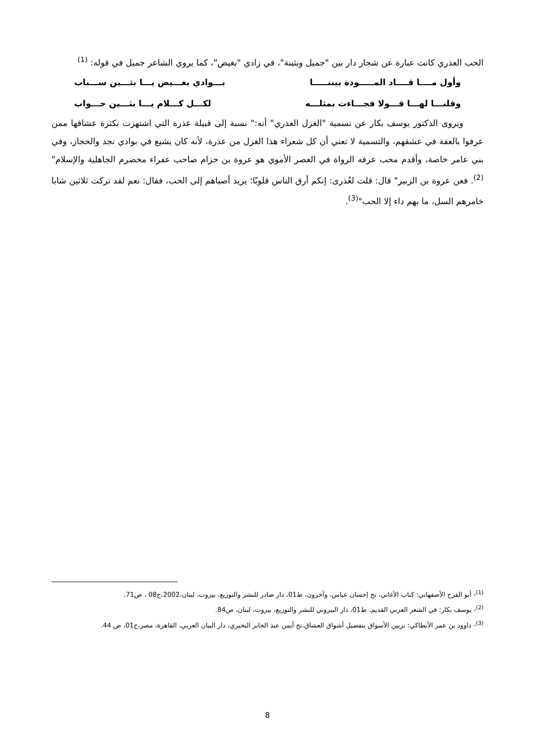الحب العذري كانت عبارة عن شجار دار بين "جميل وبثينة"، في زادي "بغيض"، كما يروي الشاعر جميل في قوله: <sup>(1)</sup>
وأول مــــا قــــاد المـــــودة بيننـــــا بـــوادي بغـــيض يـــا بثـــين ســـباب
وقلنـــا لهـــا قـــولا فجـــاءت بمثلـــه لكـــل كـــلام يـــا بثـــين جـــواب
ويروى الدكتور يوسف بكار عن تسمية "الغزل العذري" أنه:" نسبة إلى قبيلة عذرة التي اشتهرت بكثرة عشاقها ممن عرفوا بالعفة في عشقهم، والتسمية لا تعني أن كل شعراء هذا الغزل من عذرة، لأنه كان يشيع في بوادي نجد والحجاز، وفي بني عامر خاصة، وأقدم محب عرفه الرواة في العصر الأموي هو عروة بن حزام صاحب عفراء مخضرم الجاهلية والإسلام"<sup>(2)</sup>. فعن عروة بن الزبير" قال: قلت لعُذرى: إنكم أرق الناس قلوبًا؛ يريد أصباهم إلى الحب، فقال: نعم لقد تركت ثلاثين شابا خامرهم السل، ما بهم داء إلا الحب"<sup>(3)</sup>.
<sup>(1)</sup>- أبو الفرج الأصفهاني: كتاب الأغاني، تح إحسان عباس، وآخرون، ط01، دار صادر للنشر والتوزيع، بيروت، لبنان،2002،ج08 ، ص71.
<sup>(2)</sup>- يوسف بكار: في الشعر العربي القديم، ط01، دار البيروني للنشر والتوزيع، بيروت، لبنان، ص84.
<sup>(3)</sup>- داوود بن عمر الأنطاكي: تزيين الأسواق بتفصيل أشواق العشاق،تح أيمن عبد الجابر البحيري، دار البيان العربي، القاهرة، مصر،ج01، ص 44.
8